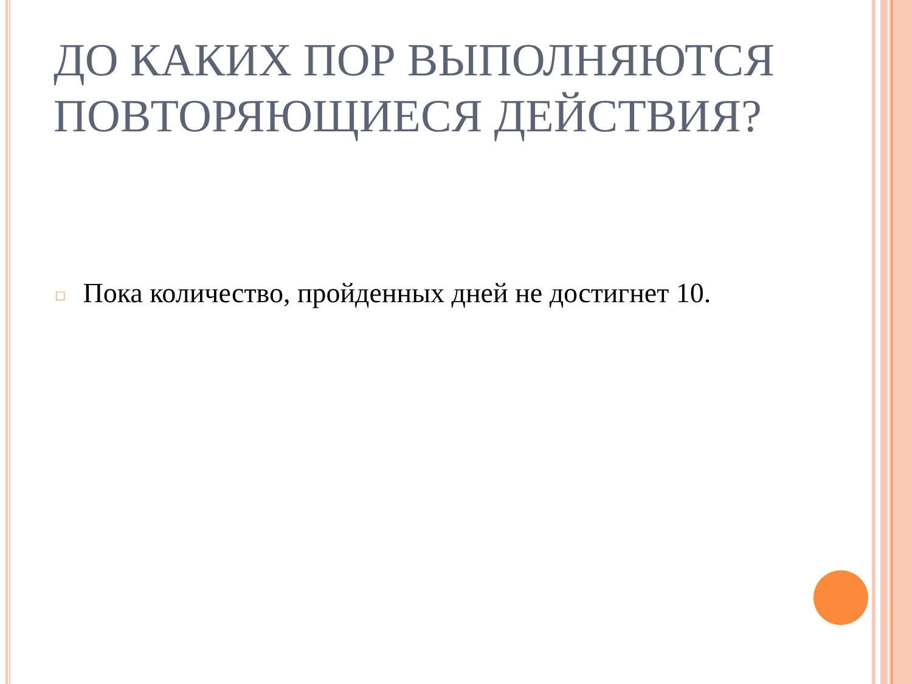ДО КАКИХ ПОР ВЫПОЛНЯЮТСЯ ПОВТОРЯЮЩИЕСЯ ДЕЙСТВИЯ?
□ Пока количество, пройденных дней не достигнет 10.